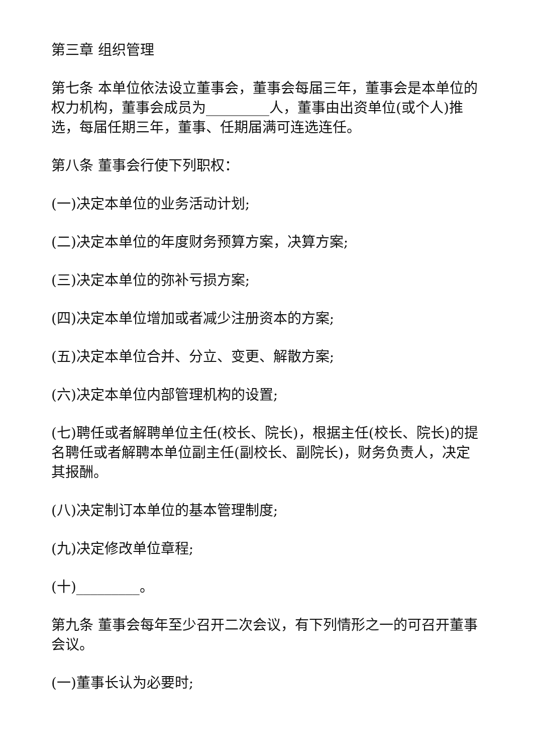第三章 组织管理
第七条 本单位依法设立董事会，董事会每届三年，董事会是本单位的权力机构，董事会成员为_________人，董事由出资单位(或个人)推选，每届任期三年，董事、任期届满可连选连任。
第八条 董事会行使下列职权：
(一)决定本单位的业务活动计划;
(二)决定本单位的年度财务预算方案，决算方案;
(三)决定本单位的弥补亏损方案;
(四)决定本单位增加或者减少注册资本的方案;
(五)决定本单位合并、分立、变更、解散方案;
(六)决定本单位内部管理机构的设置;
(七)聘任或者解聘单位主任(校长、院长)，根据主任(校长、院长)的提名聘任或者解聘本单位副主任(副校长、副院长)，财务负责人，决定其报酬。
(八)决定制订本单位的基本管理制度;
(九)决定修改单位章程;
(十)_________。
第九条 董事会每年至少召开二次会议，有下列情形之一的可召开董事会议。
(一)董事长认为必要时;